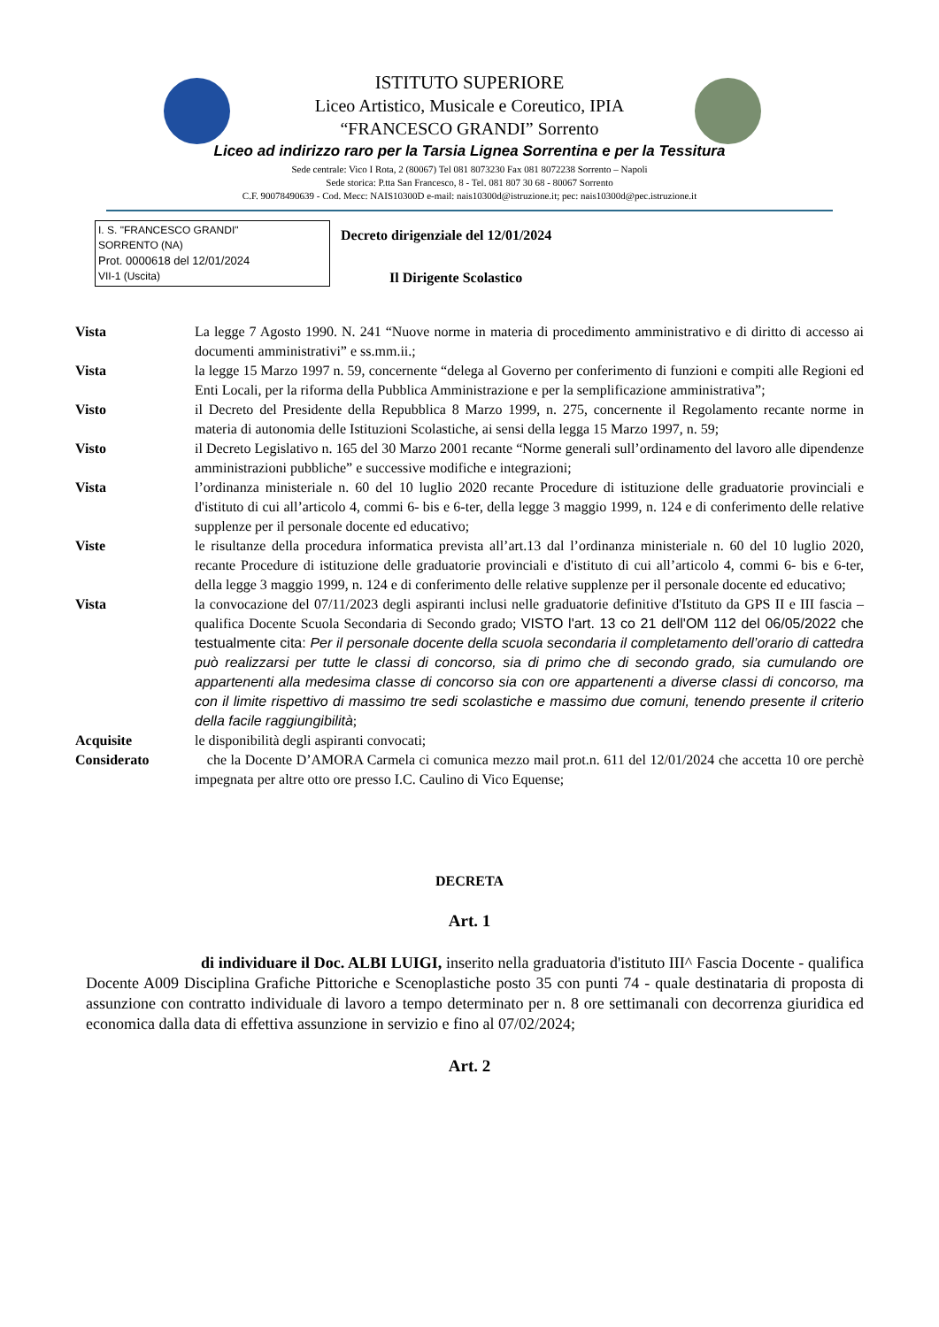ISTITUTO SUPERIORE
Liceo Artistico, Musicale e Coreutico, IPIA
“FRANCESCO GRANDI” Sorrento
Liceo ad indirizzo raro per la Tarsia Lignea Sorrentina e per la Tessitura
Sede centrale: Vico I Rota, 2 (80067) Tel 081 8073230 Fax 081 8072238 Sorrento – Napoli
Sede storica: P.tta San Francesco, 8 - Tel. 081 807 30 68 - 80067 Sorrento
C.F. 90078490639 - Cod. Mecc: NAIS10300D e-mail: nais10300d@istruzione.it; pec: nais10300d@pec.istruzione.it
I. S. "FRANCESCO GRANDI"
SORRENTO (NA)
Prot. 0000618 del 12/01/2024
VII-1 (Uscita)
Decreto dirigenziale del 12/01/2024
Il Dirigente Scolastico
Vista La legge 7 Agosto 1990. N. 241 “Nuove norme in materia di procedimento amministrativo e di diritto di accesso ai documenti amministrativi” e ss.mm.ii.;
Vista la legge 15 Marzo 1997 n. 59, concernente “delega al Governo per conferimento di funzioni e compiti alle Regioni ed Enti Locali, per la riforma della Pubblica Amministrazione e per la semplificazione amministrativa”;
Visto il Decreto del Presidente della Repubblica 8 Marzo 1999, n. 275, concernente il Regolamento recante norme in materia di autonomia delle Istituzioni Scolastiche, ai sensi della legga 15 Marzo 1997, n. 59;
Visto il Decreto Legislativo n. 165 del 30 Marzo 2001 recante “Norme generali sull’ordinamento del lavoro alle dipendenze amministrazioni pubbliche” e successive modifiche e integrazioni;
Vista l’ordinanza ministeriale n. 60 del 10 luglio 2020 recante Procedure di istituzione delle graduatorie provinciali e d'istituto di cui all’articolo 4, commi 6- bis e 6-ter, della legge 3 maggio 1999, n. 124 e di conferimento delle relative supplenze per il personale docente ed educativo;
Viste le risultanze della procedura informatica prevista all’art.13 dal l’ordinanza ministeriale n. 60 del 10 luglio 2020, recante Procedure di istituzione delle graduatorie provinciali e d'istituto di cui all’articolo 4, commi 6- bis e 6-ter, della legge 3 maggio 1999, n. 124 e di conferimento delle relative supplenze per il personale docente ed educativo;
Vista la convocazione del 07/11/2023 degli aspiranti inclusi nelle graduatorie definitive d'Istituto da GPS II e III fascia – qualifica Docente Scuola Secondaria di Secondo grado; VISTO l'art. 13 co 21 dell'OM 112 del 06/05/2022 che testualmente cita: Per il personale docente della scuola secondaria il completamento dell’orario di cattedra può realizzarsi per tutte le classi di concorso, sia di primo che di secondo grado, sia cumulando ore appartenenti alla medesima classe di concorso sia con ore appartenenti a diverse classi di concorso, ma con il limite rispettivo di massimo tre sedi scolastiche e massimo due comuni, tenendo presente il criterio della facile raggiungibilità;
Acquisite le disponibilità degli aspiranti convocati;
Considerato che la Docente D’AMORA Carmela ci comunica mezzo mail prot.n. 611 del 12/01/2024 che accetta 10 ore perchè impegnata per altre otto ore presso I.C. Caulino di Vico Equense;
DECRETA
Art. 1
di individuare il Doc. ALBI LUIGI, inserito nella graduatoria d'istituto III^ Fascia Docente - qualifica Docente A009 Disciplina Grafiche Pittoriche e Scenoplastiche posto 35 con punti 74 - quale destinataria di proposta di assunzione con contratto individuale di lavoro a tempo determinato per n. 8 ore settimanali con decorrenza giuridica ed economica dalla data di effettiva assunzione in servizio e fino al 07/02/2024;
Art. 2